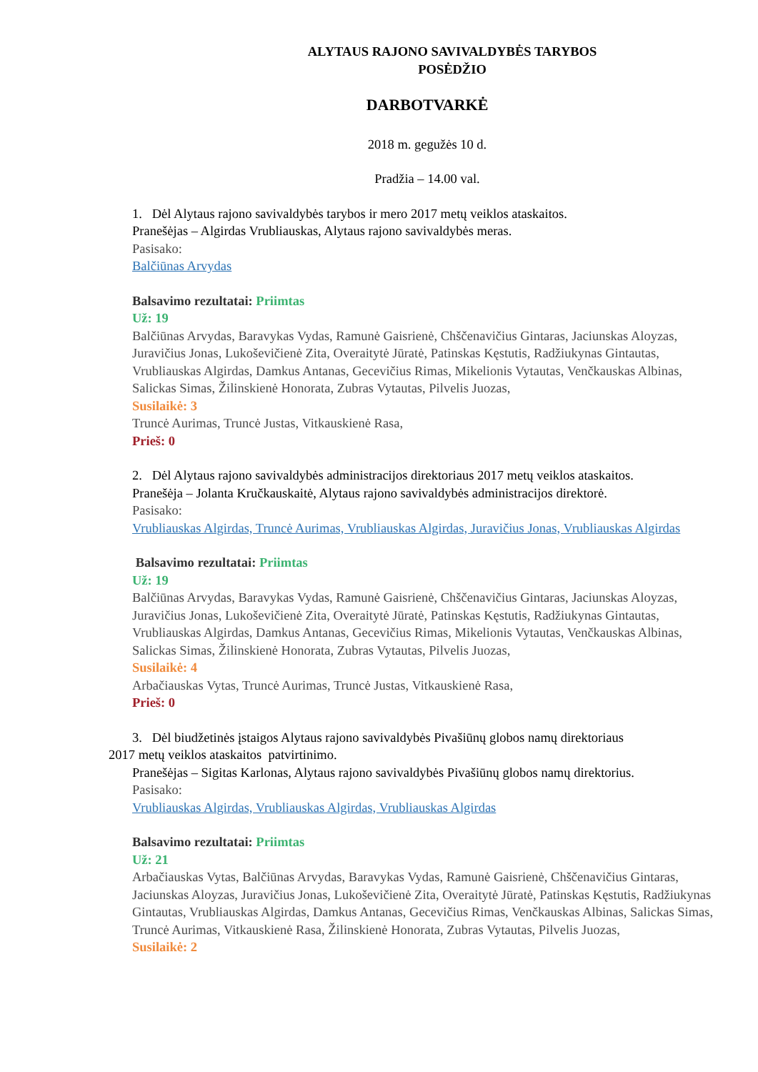ALYTAUS RAJONO SAVIVALDYBĖS TARYBOS
POSĖDŽIO
DARBOTVARKĖ
2018 m. gegužės 10 d.
Pradžia – 14.00 val.
1. Dėl Alytaus rajono savivaldybės tarybos ir mero 2017 metų veiklos ataskaitos.
Pranešėjas – Algirdas Vrubliauskas, Alytaus rajono savivaldybės meras.
Pasisako:
Balčiūnas Arvydas
Balsavimo rezultatai: Priimtas
Už: 19
Balčiūnas Arvydas, Baravykas Vydas, Ramunė Gaisrienė, Chščenavičius Gintaras, Jaciunskas Aloyzas, Juravičius Jonas, Lukoševičienė Zita, Overaitytė Jūratė, Patinskas Kęstutis, Radžiukynas Gintautas, Vrubliauskas Algirdas, Damkus Antanas, Gecevičius Rimas, Mikelionis Vytautas, Venčkauskas Albinas, Salickas Simas, Žilinskienė Honorata, Zubras Vytautas, Pilvelis Juozas,
Susilaikė: 3
Truncė Aurimas, Truncė Justas, Vitkauskienė Rasa,
Prieš: 0
2. Dėl Alytaus rajono savivaldybės administracijos direktoriaus 2017 metų veiklos ataskaitos.
Pranešėja – Jolanta Kručkauskaitė, Alytaus rajono savivaldybės administracijos direktorė.
Pasisako:
Vrubliauskas Algirdas, Truncė Aurimas, Vrubliauskas Algirdas, Juravičius Jonas, Vrubliauskas Algirdas
Balsavimo rezultatai: Priimtas
Už: 19
Balčiūnas Arvydas, Baravykas Vydas, Ramunė Gaisrienė, Chščenavičius Gintaras, Jaciunskas Aloyzas, Juravičius Jonas, Lukoševičienė Zita, Overaitytė Jūratė, Patinskas Kęstutis, Radžiukynas Gintautas, Vrubliauskas Algirdas, Damkus Antanas, Gecevičius Rimas, Mikelionis Vytautas, Venčkauskas Albinas, Salickas Simas, Žilinskienė Honorata, Zubras Vytautas, Pilvelis Juozas,
Susilaikė: 4
Arbačiauskas Vytas, Truncė Aurimas, Truncė Justas, Vitkauskienė Rasa,
Prieš: 0
3. Dėl biudžetinės įstaigos Alytaus rajono savivaldybės Pivašiūnų globos namų direktoriaus
2017 metų veiklos ataskaitos patvirtinimo.
Pranešėjas – Sigitas Karlonas, Alytaus rajono savivaldybės Pivašiūnų globos namų direktorius.
Pasisako:
Vrubliauskas Algirdas, Vrubliauskas Algirdas, Vrubliauskas Algirdas
Balsavimo rezultatai: Priimtas
Už: 21
Arbačiauskas Vytas, Balčiūnas Arvydas, Baravykas Vydas, Ramunė Gaisrienė, Chščenavičius Gintaras, Jaciunskas Aloyzas, Juravičius Jonas, Lukoševičienė Zita, Overaitytė Jūratė, Patinskas Kęstutis, Radžiukynas Gintautas, Vrubliauskas Algirdas, Damkus Antanas, Gecevičius Rimas, Venčkauskas Albinas, Salickas Simas, Truncė Aurimas, Vitkauskienė Rasa, Žilinskienė Honorata, Zubras Vytautas, Pilvelis Juozas,
Susilaikė: 2